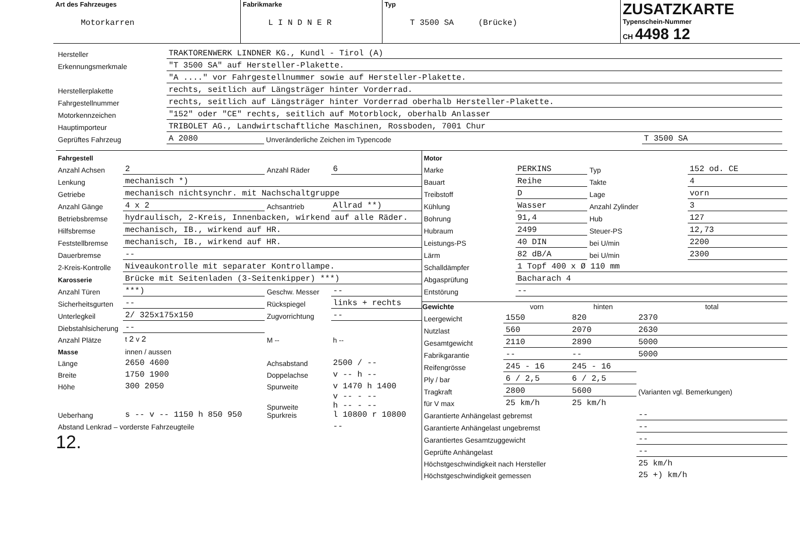| Art des Fahrzeuges Motorkarren | Fabrikmarke L I N D N E R | Typ T 3500 SA (Brücke) | ZUSATZKARTE Typenschein-Nummer CH 4498 12 |
| Hersteller | TRAKTORENWERK LINDNER KG., Kundl - Tirol (A) | | |
| Erkennungsmerkmale | "T 3500 SA" auf Hersteller-Plakette. | | |
| | "A ...." vor Fahrgestellnummer sowie auf Hersteller-Plakette. | | |
| Herstellerplakette | rechts, seitlich auf Längsträger hinter Vorderrad. | | |
| Fahrgestellnummer | rechts, seitlich auf Längsträger hinter Vorderrad oberhalb Hersteller-Plakette. | | |
| Motorkennzeichen | "152" oder "CE" rechts, seitlich auf Motorblock, oberhalb Anlasser | | |
| Hauptimporteur | TRIBOLET AG., Landwirtschaftliche Maschinen, Rossboden, 7001 Chur | | |
| Geprüftes Fahrzeug | A 2080 | Unveränderliche Zeichen im Typencode | T 3500 SA |
| Fahrgestell | | | |
| Anzahl Achsen | 2 | Anzahl Räder | 6 |
| Lenkung | mechanisch *) | | |
| Getriebe | mechanisch nichtsynchr. mit Nachschaltgruppe | | |
| Anzahl Gänge | 4 x 2 | Achsantrieb | Allrad **) |
| Betriebsbremse | hydraulisch, 2-Kreis, Innenbacken, wirkend auf alle Räder. | | |
| Hilfsbremse | mechanisch, IB., wirkend auf HR. | | |
| Feststellbremse | mechanisch, IB., wirkend auf HR. | | |
| Dauerbremse | -- | | |
| 2-Kreis-Kontrolle | Niveaukontrolle mit separater Kontrollampe. | | |
| Karosserie | Brücke mit Seitenladen (3-Seitenkipper) ***) | | |
| Anzahl Türen | ***) | Geschw. Messer | -- |
| Sicherheitsgurten | -- | Rückspiegel | links + rechts |
| Unterlegkeil | 2/ 325x175x150 | Zugvorrichtung | -- |
| Diebstahlsicherung | -- | | |
| Anzahl Plätze | t 2 v 2 | M -- | h -- |
| Masse | innen / aussen | | |
| Länge | 2650 4600 | Achsabstand | 2500 / -- |
| Breite | 1750 1900 | Doppelachse | v -- h -- |
| Höhe | 300 2050 | Spurweite | v 1470 h 1400 |
| Ueberhang | s -- v -- 1150 h 850 950 | Spurweite Spurkreis | v -- - -- h -- - -- l 10800 r 10800 |
| Abstand Lenkrad – vorderste Fahrzeugteile | | | -- |
12.
| Motor | | | |
| Marke | PERKINS | Typ | 152 od. CE |
| Bauart | Reihe | Takte | 4 |
| Treibstoff | D | Lage | vorn |
| Kühlung | Wasser | Anzahl Zylinder | 3 |
| Bohrung | 91,4 | Hub | 127 |
| Hubraum | 2499 | Steuer-PS | 12,73 |
| Leistungs-PS | 40 DIN | bei U/min | 2200 |
| Lärm | 82 dB/A | bei U/min | 2300 |
| Schalldämpfer | 1 Topf 400 x Ø 110 mm | | |
| Abgasprüfung | Bacharach 4 | | |
| Entstörung | -- | | |
| Gewichte | vorn | hinten | total |
| --- | --- | --- | --- |
| Leergewicht | 1550 | 820 | 2370 |
| Nutzlast | 560 | 2070 | 2630 |
| Gesamtgewicht | 2110 | 2890 | 5000 |
| Fabrikgarantie | -- | -- | 5000 |
| Reifengrösse | 245 - 16 | 245 - 16 | (Varianten vgl. Bemerkungen) |
| Ply / bar | 6 / 2,5 | 6 / 2,5 | |
| Tragkraft | 2800 | 5600 | |
| für V max | 25 km/h | 25 km/h | |
| Garantierte Anhängelast gebremst | | | -- |
| Garantierte Anhängelast ungebremst | | | -- |
| Garantiertes Gesamtzuggewicht | | | -- |
| Geprüfte Anhängelast | | | -- |
| Höchstgeschwindigkeit nach Hersteller | | | 25 km/h |
| Höchstgeschwindigkeit gemessen | | | 25 +) km/h |